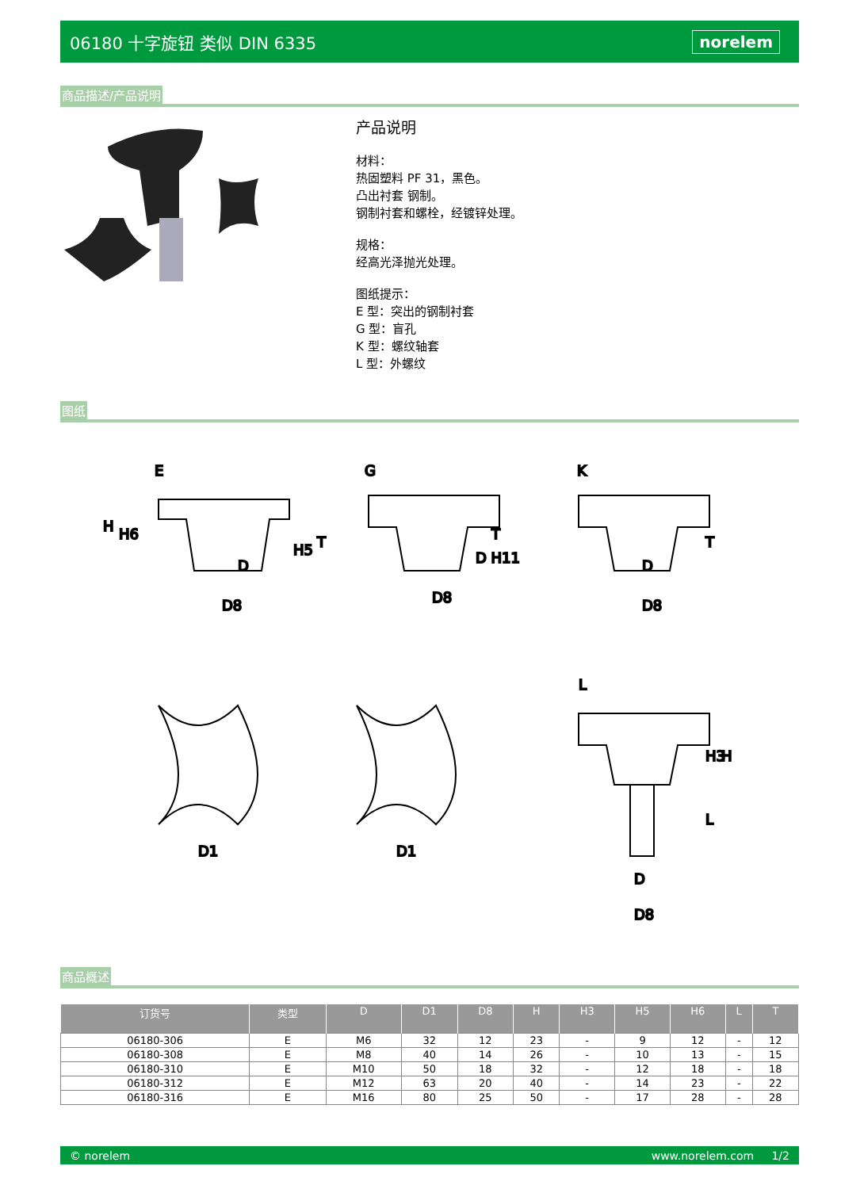06180 十字旋钮 类似 DIN 6335 norelem
商品描述/产品说明
产品说明
材料：
热固塑料 PF 31，黑色。
凸出衬套 钢制。
钢制衬套和螺栓，经镀锌处理。
规格：
经高光泽抛光处理。
图纸提示：
E 型：突出的钢制衬套
G 型：盲孔
K 型：螺纹轴套
L 型：外螺纹
图纸
E
G
K
L
D8
D8
D8
D1
D1
D
D8
H
H6
H5
T
T
T
H
H3
L
D
D H11
D
商品概述
| 订货号 | 类型 | D | D1 | D8 | H | H3 | H5 | H6 | L | T |
| --- | --- | --- | --- | --- | --- | --- | --- | --- | --- | --- |
| 06180-306 | E | M6 | 32 | 12 | 23 | - | 9 | 12 | - | 12 |
| 06180-308 | E | M8 | 40 | 14 | 26 | - | 10 | 13 | - | 15 |
| 06180-310 | E | M10 | 50 | 18 | 32 | - | 12 | 18 | - | 18 |
| 06180-312 | E | M12 | 63 | 20 | 40 | - | 14 | 23 | - | 22 |
| 06180-316 | E | M16 | 80 | 25 | 50 | - | 17 | 28 | - | 28 |
© norelem www.norelem.com 1/2